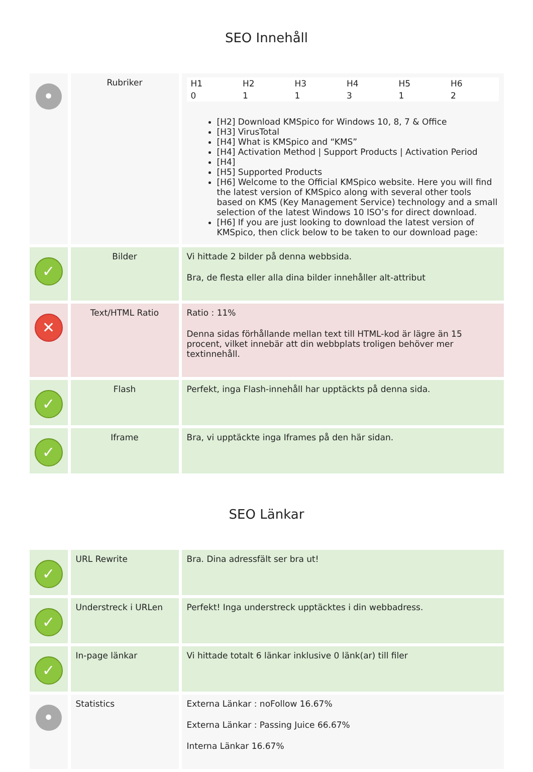SEO Innehåll
| • | Rubriker | / H1 / H2 / H3 / H4 / H5 / H6 / / 0 / 1 / 1 / 3 / 1 / 2 / [H2] Download KMSpico for Windows 10, 8, 7 & Office [H3] VirusTotal [H4] What is KMSpico and “KMS” [H4] Activation Method / Support Products / Activation Period [H4] [H5] Supported Products [H6] Welcome to the Official KMSpico website. Here you will find the latest version of KMSpico along with several other tools based on KMS (Key Management Service) technology and a small selection of the latest Windows 10 ISO’s for direct download. [H6] If you are just looking to download the latest version of KMSpico, then click below to be taken to our download page: |
| ✓ | Bilder | Vi hittade 2 bilder på denna webbsida. Bra, de flesta eller alla dina bilder innehåller alt-attribut |
| ✕ | Text/HTML Ratio | Ratio : 11% Denna sidas förhållande mellan text till HTML-kod är lägre än 15 procent, vilket innebär att din webbplats troligen behöver mer textinnehåll. |
| ✓ | Flash | Perfekt, inga Flash-innehåll har upptäckts på denna sida. |
| ✓ | Iframe | Bra, vi upptäckte inga Iframes på den här sidan. |
SEO Länkar
| ✓ | URL Rewrite | Bra. Dina adressfält ser bra ut! |
| ✓ | Understreck i URLen | Perfekt! Inga understreck upptäcktes i din webbadress. |
| ✓ | In-page länkar | Vi hittade totalt 6 länkar inklusive 0 länk(ar) till filer |
| • | Statistics | Externa Länkar : noFollow 16.67% Externa Länkar : Passing Juice 66.67% Interna Länkar 16.67% |